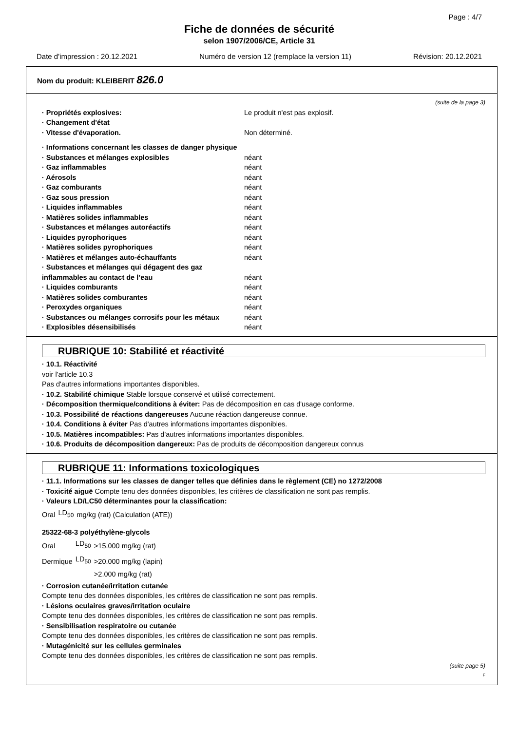Page : 4/7
Fiche de données de sécurité
selon 1907/2006/CE, Article 31
Date d'impression : 20.12.2021 Numéro de version 12 (remplace la version 11) Révision: 20.12.2021
Nom du produit: KLEIBERIT 826.0
(suite de la page 3)
| · Propriétés explosives: | Le produit n'est pas explosif. |
| · Changement d'état | |
| · Vitesse d'évaporation. | Non déterminé. |
| · Informations concernant les classes de danger physique | |
| · Substances et mélanges explosibles | néant |
| · Gaz inflammables | néant |
| · Aérosols | néant |
| · Gaz comburants | néant |
| · Gaz sous pression | néant |
| · Liquides inflammables | néant |
| · Matières solides inflammables | néant |
| · Substances et mélanges autoréactifs | néant |
| · Liquides pyrophoriques | néant |
| · Matières solides pyrophoriques | néant |
| · Matières et mélanges auto-échauffants | néant |
| · Substances et mélanges qui dégagent des gaz inflammables au contact de l’eau | néant |
| · Liquides comburants | néant |
| · Matières solides comburantes | néant |
| · Peroxydes organiques | néant |
| · Substances ou mélanges corrosifs pour les métaux | néant |
| · Explosibles désensibilisés | néant |
RUBRIQUE 10: Stabilité et réactivité
· 10.1. Réactivité
voir l'article 10.3
Pas d'autres informations importantes disponibles.
· 10.2. Stabilité chimique Stable lorsque conservé et utilisé correctement.
· Décomposition thermique/conditions à éviter: Pas de décomposition en cas d'usage conforme.
· 10.3. Possibilité de réactions dangereuses Aucune réaction dangereuse connue.
· 10.4. Conditions à éviter Pas d'autres informations importantes disponibles.
· 10.5. Matières incompatibles: Pas d'autres informations importantes disponibles.
· 10.6. Produits de décomposition dangereux: Pas de produits de décomposition dangereux connus
RUBRIQUE 11: Informations toxicologiques
· 11.1. Informations sur les classes de danger telles que définies dans le règlement (CE) no 1272/2008
· Toxicité aiguë Compte tenu des données disponibles, les critères de classification ne sont pas remplis.
· Valeurs LD/LC50 déterminantes pour la classification:
| Oral | LD<sub>50</sub> | mg/kg (rat) (Calculation (ATE)) |
25322-68-3 polyéthylène-glycols
| Oral | LD<sub>50</sub> | >15.000 mg/kg (rat) |
| Dermique | LD<sub>50</sub> | >20.000 mg/kg (lapin) |
| | | >2.000 mg/kg (rat) |
· Corrosion cutanée/irritation cutanée
Compte tenu des données disponibles, les critères de classification ne sont pas remplis.
· Lésions oculaires graves/irritation oculaire
Compte tenu des données disponibles, les critères de classification ne sont pas remplis.
· Sensibilisation respiratoire ou cutanée
Compte tenu des données disponibles, les critères de classification ne sont pas remplis.
· Mutagénicité sur les cellules germinales
Compte tenu des données disponibles, les critères de classification ne sont pas remplis.
(suite page 5)
F